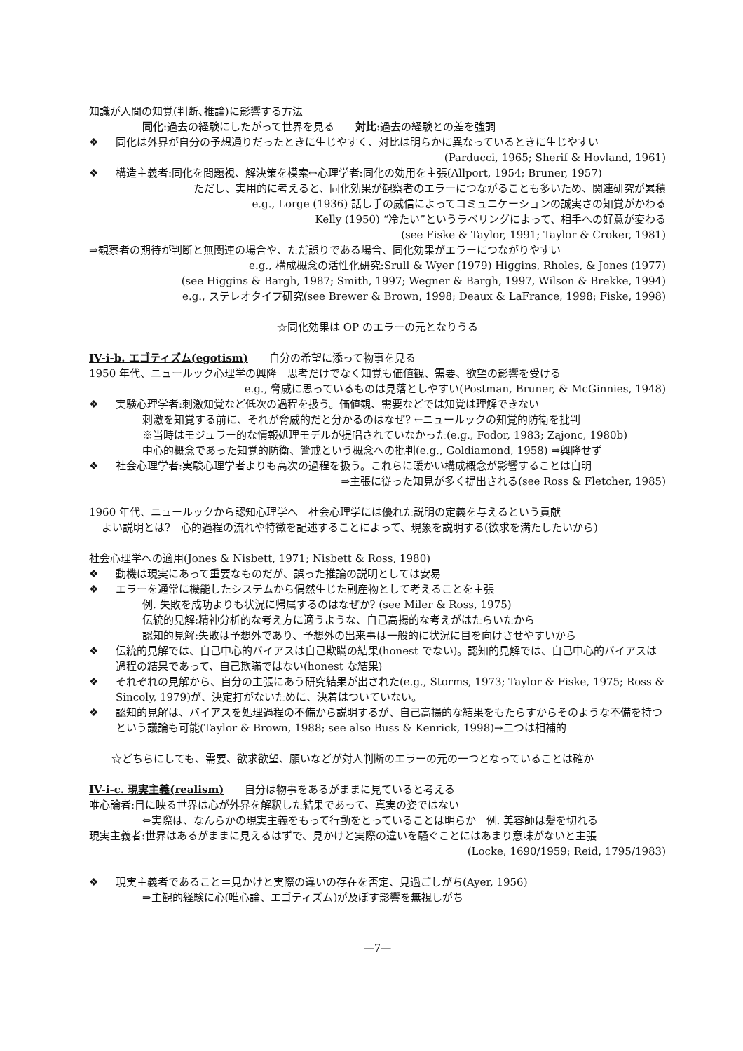知識が人間の知覚(判断､推論)に影響する方法
同化:過去の経験にしたがって世界を見る　　対比:過去の経験との差を強調
❖ 同化は外界が自分の予想通りだったときに生じやすく、対比は明らかに異なっているときに生じやすい
(Parducci, 1965; Sherif & Hovland, 1961)
❖ 構造主義者:同化を問題視、解決策を模索⇔心理学者:同化の効用を主張(Allport, 1954; Bruner, 1957)
ただし、実用的に考えると、同化効果が観察者のエラーにつながることも多いため、関連研究が累積
e.g., Lorge (1936) 話し手の威信によってコミュニケーションの誠実さの知覚がかわる
Kelly (1950) “冷たい”というラベリングによって、相手への好意が変わる
(see Fiske & Taylor, 1991; Taylor & Croker, 1981)
⇒観察者の期待が判断と無関連の場合や、ただ誤りである場合、同化効果がエラーにつながりやすい
e.g., 構成概念の活性化研究:Srull & Wyer (1979) Higgins, Rholes, & Jones (1977)
(see Higgins & Bargh, 1987; Smith, 1997; Wegner & Bargh, 1997, Wilson & Brekke, 1994)
e.g., ステレオタイプ研究(see Brewer & Brown, 1998; Deaux & LaFrance, 1998; Fiske, 1998)
☆同化効果は OP のエラーの元となりうる
IV-i-b. エゴティズム(egotism)
　　自分の希望に添って物事を見る
1950 年代、ニュールック心理学の興隆　思考だけでなく知覚も価値観、需要、欲望の影響を受ける
e.g., 脅威に思っているものは見落としやすい(Postman, Bruner, & McGinnies, 1948)
❖ 実験心理学者:刺激知覚など低次の過程を扱う。価値観、需要などでは知覚は理解できない
刺激を知覚する前に、それが脅威的だと分かるのはなぜ? ←ニュールックの知覚的防衛を批判
※当時はモジュラー的な情報処理モデルが提唱されていなかった(e.g., Fodor, 1983; Zajonc, 1980b)
中心的概念であった知覚的防衛、警戒という概念への批判(e.g., Goldiamond, 1958) ⇒興隆せず
❖ 社会心理学者:実験心理学者よりも高次の過程を扱う。これらに暖かい構成概念が影響することは自明
⇒主張に従った知見が多く提出される(see Ross & Fletcher, 1985)
1960 年代、ニュールックから認知心理学へ　社会心理学には優れた説明の定義を与えるという貢献
よい説明とは?　心的過程の流れや特徴を記述することによって、現象を説明する(欲求を満たしたいから)
社会心理学への適用(Jones & Nisbett, 1971; Nisbett & Ross, 1980)
❖ 動機は現実にあって重要なものだが、誤った推論の説明としては安易
❖ エラーを通常に機能したシステムから偶然生じた副産物として考えることを主張
例. 失敗を成功よりも状況に帰属するのはなぜか? (see Miler & Ross, 1975)
伝統的見解:精神分析的な考え方に適うような、自己高揚的な考えがはたらいたから
認知的見解:失敗は予想外であり、予想外の出来事は一般的に状況に目を向けさせやすいから
❖ 伝統的見解では、自己中心的バイアスは自己欺瞞の結果(honest でない)。認知的見解では、自己中心的バイアスは過程の結果であって、自己欺瞞ではない(honest な結果)
❖ それぞれの見解から、自分の主張にあう研究結果が出された(e.g., Storms, 1973; Taylor & Fiske, 1975; Ross & Sincoly, 1979)が、決定打がないために、決着はついていない。
❖ 認知的見解は、バイアスを処理過程の不備から説明するが、自己高揚的な結果をもたらすからそのような不備を持つという議論も可能(Taylor & Brown, 1988; see also Buss & Kenrick, 1998)→二つは相補的
☆どちらにしても、需要、欲求欲望、願いなどが対人判断のエラーの元の一つとなっていることは確か
IV-i-c. 現実主義(realism)
　　自分は物事をあるがままに見ていると考える
唯心論者:目に映る世界は心が外界を解釈した結果であって、真実の姿ではない
⇔実際は、なんらかの現実主義をもって行動をとっていることは明らか　例. 美容師は髪を切れる
現実主義者:世界はあるがままに見えるはずで、見かけと実際の違いを騒ぐことにはあまり意味がないと主張
(Locke, 1690/1959; Reid, 1795/1983)
❖ 現実主義者であること＝見かけと実際の違いの存在を否定、見過ごしがち(Ayer, 1956)
⇒主観的経験に心(唯心論、エゴティズム)が及ぼす影響を無視しがち
—7—